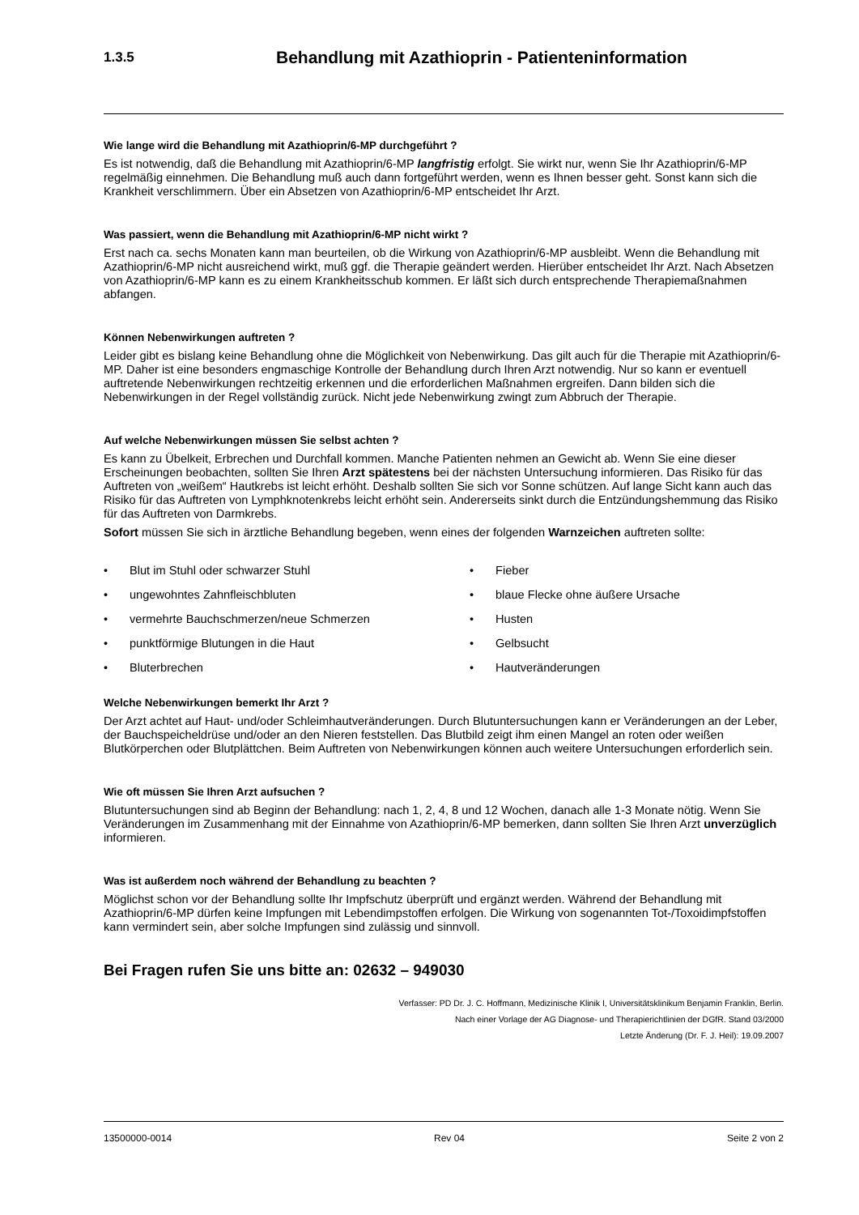1.3.5
Behandlung mit Azathioprin - Patienteninformation
Wie lange wird die Behandlung mit Azathioprin/6-MP durchgeführt ?
Es ist notwendig, daß die Behandlung mit Azathioprin/6-MP langfristig erfolgt. Sie wirkt nur, wenn Sie Ihr Azathioprin/6-MP regelmäßig einnehmen. Die Behandlung muß auch dann fortgeführt werden, wenn es Ihnen besser geht. Sonst kann sich die Krankheit verschlimmern. Über ein Absetzen von Azathioprin/6-MP entscheidet Ihr Arzt.
Was passiert, wenn die Behandlung mit Azathioprin/6-MP nicht wirkt ?
Erst nach ca. sechs Monaten kann man beurteilen, ob die Wirkung von Azathioprin/6-MP ausbleibt. Wenn die Behandlung mit Azathioprin/6-MP nicht ausreichend wirkt, muß ggf. die Therapie geändert werden. Hierüber entscheidet Ihr Arzt. Nach Absetzen von Azathioprin/6-MP kann es zu einem Krankheitsschub kommen. Er läßt sich durch entsprechende Therapiemaßnahmen abfangen.
Können Nebenwirkungen auftreten ?
Leider gibt es bislang keine Behandlung ohne die Möglichkeit von Nebenwirkung. Das gilt auch für die Therapie mit Azathioprin/6-MP. Daher ist eine besonders engmaschige Kontrolle der Behandlung durch Ihren Arzt notwendig. Nur so kann er eventuell auftretende Nebenwirkungen rechtzeitig erkennen und die erforderlichen Maßnahmen ergreifen. Dann bilden sich die Nebenwirkungen in der Regel vollständig zurück. Nicht jede Nebenwirkung zwingt zum Abbruch der Therapie.
Auf welche Nebenwirkungen müssen Sie selbst achten ?
Es kann zu Übelkeit, Erbrechen und Durchfall kommen. Manche Patienten nehmen an Gewicht ab. Wenn Sie eine dieser Erscheinungen beobachten, sollten Sie Ihren Arzt spätestens bei der nächsten Untersuchung informieren. Das Risiko für das Auftreten von „weißem“ Hautkrebs ist leicht erhöht. Deshalb sollten Sie sich vor Sonne schützen. Auf lange Sicht kann auch das Risiko für das Auftreten von Lymphknotenkrebs leicht erhöht sein. Andererseits sinkt durch die Entzündungshemmung das Risiko für das Auftreten von Darmkrebs.
Sofort müssen Sie sich in ärztliche Behandlung begeben, wenn eines der folgenden Warnzeichen auftreten sollte:
• Blut im Stuhl oder schwarzer Stuhl
• Fieber
• ungewohntes Zahnfleischbluten
• blaue Flecke ohne äußere Ursache
• vermehrte Bauchschmerzen/neue Schmerzen
• Husten
• punktförmige Blutungen in die Haut
• Gelbsucht
• Bluterbrechen
• Hautveränderungen
Welche Nebenwirkungen bemerkt Ihr Arzt ?
Der Arzt achtet auf Haut- und/oder Schleimhautveränderungen. Durch Blutuntersuchungen kann er Veränderungen an der Leber, der Bauchspeicheldrüse und/oder an den Nieren feststellen. Das Blutbild zeigt ihm einen Mangel an roten oder weißen Blutkörperchen oder Blutplättchen. Beim Auftreten von Nebenwirkungen können auch weitere Untersuchungen erforderlich sein.
Wie oft müssen Sie Ihren Arzt aufsuchen ?
Blutuntersuchungen sind ab Beginn der Behandlung: nach 1, 2, 4, 8 und 12 Wochen, danach alle 1-3 Monate nötig. Wenn Sie Veränderungen im Zusammenhang mit der Einnahme von Azathioprin/6-MP bemerken, dann sollten Sie Ihren Arzt unverzüglich informieren.
Was ist außerdem noch während der Behandlung zu beachten ?
Möglichst schon vor der Behandlung sollte Ihr Impfschutz überprüft und ergänzt werden. Während der Behandlung mit Azathioprin/6-MP dürfen keine Impfungen mit Lebendimpstoffen erfolgen. Die Wirkung von sogenannten Tot-/Toxoidimpfstoffen kann vermindert sein, aber solche Impfungen sind zulässig und sinnvoll.
Bei Fragen rufen Sie uns bitte an: 02632 – 949030
Verfasser: PD Dr. J. C. Hoffmann, Medizinische Klinik I, Universitätsklinikum Benjamin Franklin, Berlin.
Nach einer Vorlage der AG Diagnose- und Therapierichtlinien der DGfR. Stand 03/2000
Letzte Änderung (Dr. F. J. Heil): 19.09.2007
13500000-0014 Rev 04 Seite 2 von 2